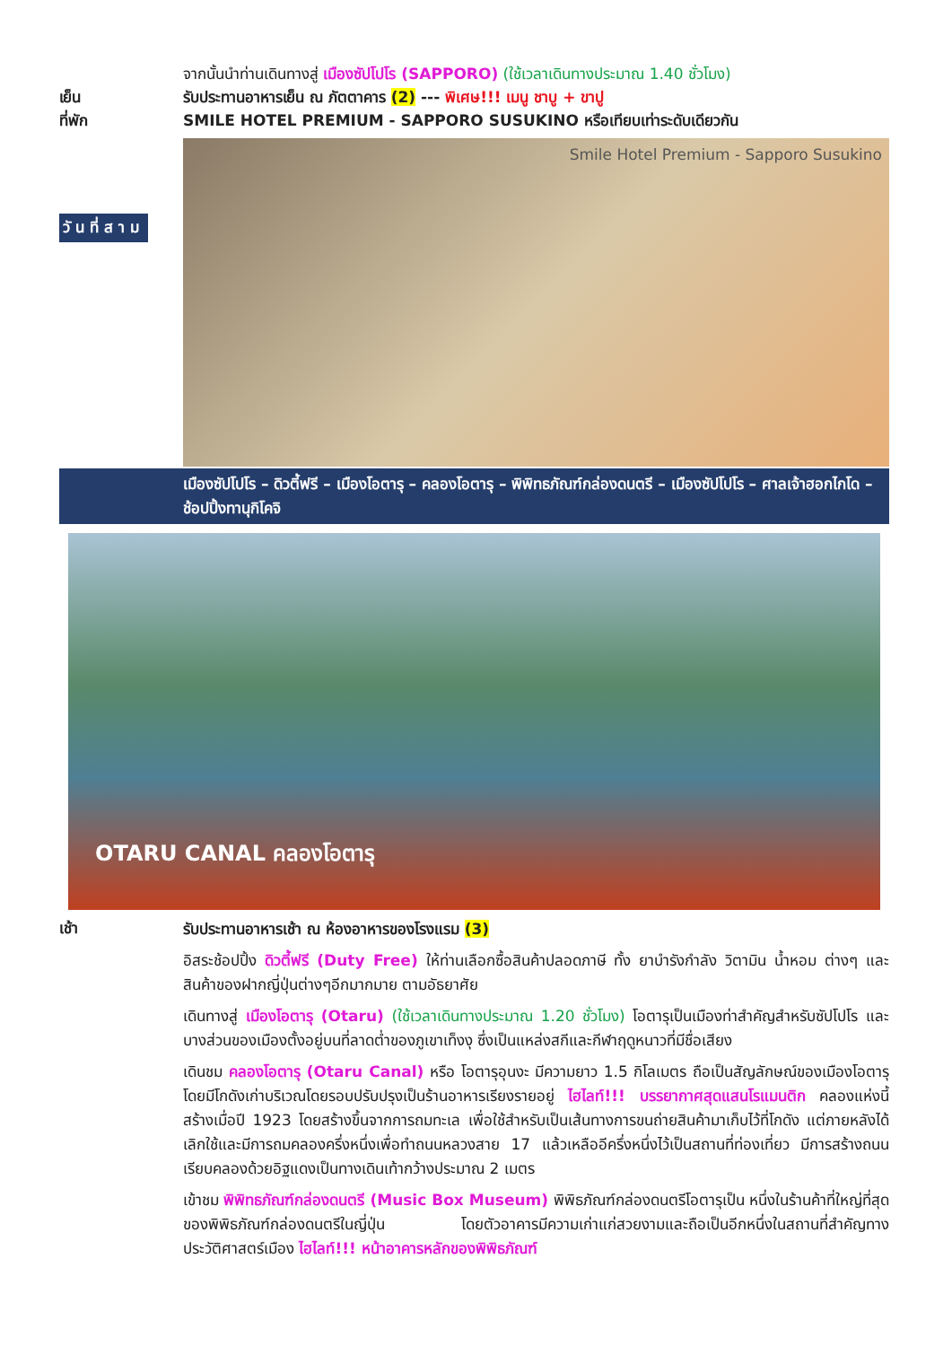จากนั้นนำท่านเดินทางสู่ เมืองซัปโปโร (SAPPORO) (ใช้เวลาเดินทางประมาณ 1.40 ชั่วโมง)
เย็น รับประทานอาหารเย็น ณ ภัตตาคาร (2) --- พิเศษ!!! เมนู ชาบู + ขาปู
ที่พัก SMILE HOTEL PREMIUM - SAPPORO SUSUKINO หรือเทียบเท่าระดับเดียวกัน
วันที่สาม
Smile Hotel Premium - Sapporo Susukino
เมืองซัปโปโร – ดิวตี้ฟรี – เมืองโอตารุ – คลองโอตารุ – พิพิทธภัณฑ์กล่องดนตรี – เมืองซัปโปโร – ศาลเจ้าฮอกไกโด – ช้อปปิ้งทานุกิโคจิ
OTARU CANAL คลองโอตารุ
เช้า
รับประทานอาหารเช้า ณ ห้องอาหารของโรงแรม (3)
อิสระช้อปปิ้ง ดิวตี้ฟรี (Duty Free) ให้ท่านเลือกซื้อสินค้าปลอดภาษี ทั้ง ยาบำรังกำลัง วิตามิน น้ำหอม ต่างๆ และสินค้าของฝากญี่ปุ่นต่างๆอีกมากมาย ตามอัธยาศัย
เดินทางสู่ เมืองโอตารุ (Otaru) (ใช้เวลาเดินทางประมาณ 1.20 ชั่วโมง) โอตารุเป็นเมืองท่าสำคัญสำหรับซัปโปโร และบางส่วนของเมืองตั้งอยู่บนที่ลาดต่ำของภูเขาเท็งงุ ซึ่งเป็นแหล่งสกีและกีฬาฤดูหนาวที่มีชื่อเสียง
เดินชม คลองโอตารุ (Otaru Canal) หรือ โอตารุอุนงะ มีความยาว 1.5 กิโลเมตร ถือเป็นสัญลักษณ์ของเมืองโอตารุ โดยมีโกดังเก่าบริเวณโดยรอบปรับปรุงเป็นร้านอาหารเรียงรายอยู่ ไฮไลท์!!! บรรยากาศสุดแสนโรแมนติก คลองแห่งนี้สร้างเมื่อปี 1923 โดยสร้างขึ้นจากการถมทะเล เพื่อใช้สำหรับเป็นเส้นทางการขนถ่ายสินค้ามาเก็บไว้ที่โกดัง แต่ภายหลังได้เลิกใช้และมีการถมคลองครึ่งหนึ่งเพื่อทำถนนหลวงสาย 17 แล้วเหลืออีครึ่งหนึ่งไว้เป็นสถานที่ท่องเที่ยว มีการสร้างถนนเรียบคลองด้วยอิฐแดงเป็นทางเดินเท้ากว้างประมาณ 2 เมตร
เข้าชม พิพิทธภัณฑ์กล่องดนตรี (Music Box Museum) พิพิธภัณฑ์กล่องดนตรีโอตารุเป็น หนึ่งในร้านค้าที่ใหญ่ที่สุดของพิพิธภัณฑ์กล่องดนตรีในญี่ปุ่น โดยตัวอาคารมีความเก่าแก่สวยงามและถือเป็นอีกหนึ่งในสถานที่สำคัญทางประวัติศาสตร์เมือง ไฮไลท์!!! หน้าอาคารหลักของพิพิธภัณฑ์